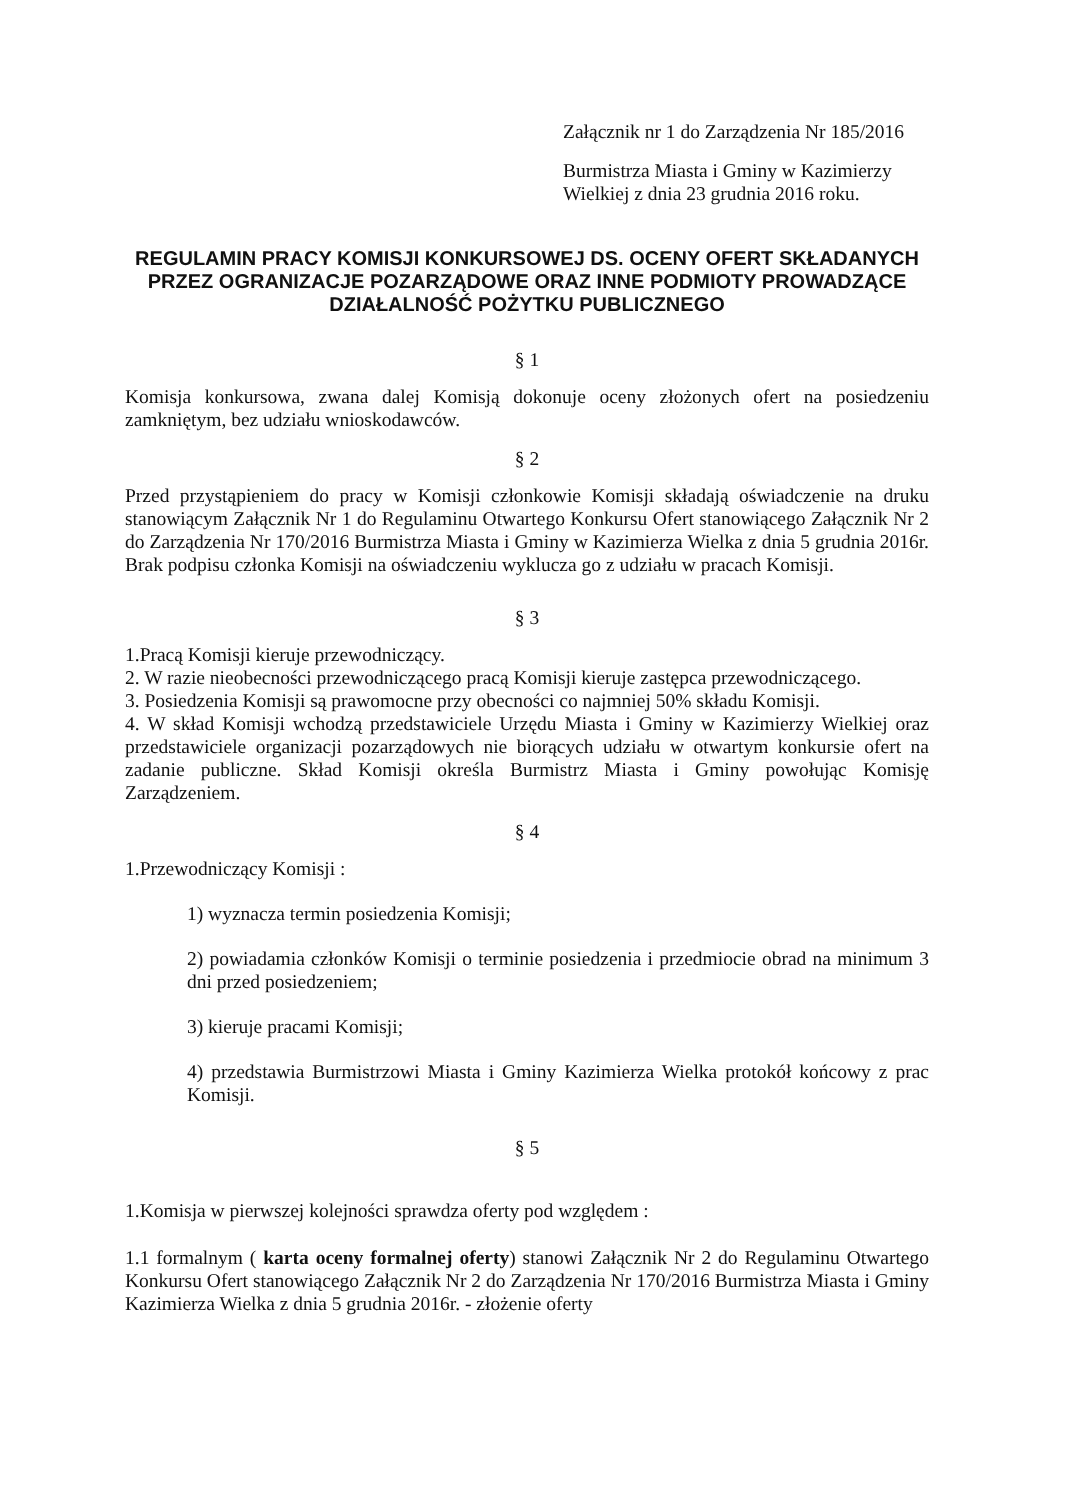Załącznik nr 1 do Zarządzenia Nr 185/2016
Burmistrza Miasta i Gminy w Kazimierzy
Wielkiej z dnia 23 grudnia 2016 roku.
REGULAMIN PRACY KOMISJI KONKURSOWEJ DS. OCENY OFERT SKŁADANYCH PRZEZ OGRANIZACJE POZARZĄDOWE ORAZ INNE PODMIOTY PROWADZĄCE DZIAŁALNOŚĆ POŻYTKU PUBLICZNEGO
§ 1
Komisja konkursowa, zwana dalej Komisją dokonuje oceny złożonych ofert na posiedzeniu zamkniętym, bez udziału wnioskodawców.
§ 2
Przed przystąpieniem do pracy w Komisji członkowie Komisji składają oświadczenie na druku stanowiącym Załącznik Nr 1 do Regulaminu Otwartego Konkursu Ofert stanowiącego Załącznik Nr 2 do Zarządzenia Nr 170/2016 Burmistrza Miasta i Gminy w Kazimierza Wielka z dnia 5 grudnia 2016r. Brak podpisu członka Komisji na oświadczeniu wyklucza go z udziału w pracach Komisji.
§ 3
1.Pracą Komisji kieruje przewodniczący.
2. W razie nieobecności przewodniczącego pracą Komisji kieruje zastępca przewodniczącego.
3. Posiedzenia Komisji są prawomocne przy obecności co najmniej 50% składu Komisji.
4. W skład Komisji wchodzą przedstawiciele Urzędu Miasta i Gminy w Kazimierzy Wielkiej oraz przedstawiciele organizacji pozarządowych nie biorących udziału w otwartym konkursie ofert na zadanie publiczne. Skład Komisji określa Burmistrz Miasta i Gminy powołując Komisję Zarządzeniem.
§ 4
1.Przewodniczący Komisji :
1) wyznacza termin posiedzenia Komisji;
2) powiadamia członków Komisji o terminie posiedzenia i przedmiocie obrad na minimum 3 dni przed posiedzeniem;
3) kieruje pracami Komisji;
4) przedstawia Burmistrzowi Miasta i Gminy Kazimierza Wielka protokół końcowy z prac Komisji.
§ 5
1.Komisja w pierwszej kolejności sprawdza oferty pod względem :
1.1 formalnym ( karta oceny formalnej oferty) stanowi Załącznik Nr 2 do Regulaminu Otwartego Konkursu Ofert stanowiącego Załącznik Nr 2 do Zarządzenia Nr 170/2016 Burmistrza Miasta i Gminy Kazimierza Wielka z dnia 5 grudnia 2016r. - złożenie oferty